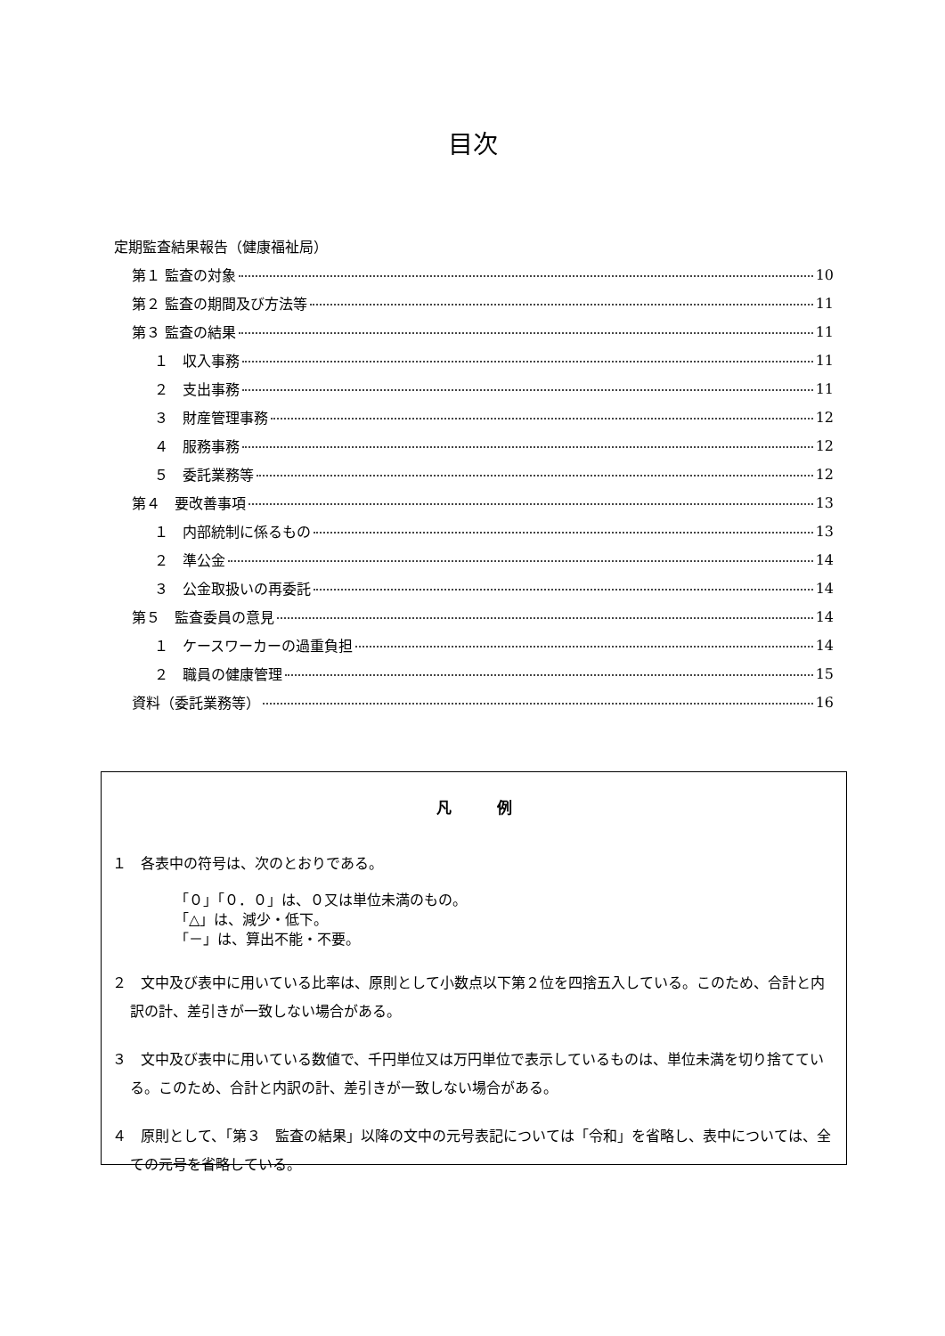目次
定期監査結果報告（健康福祉局）
第１ 監査の対象 10
第２ 監査の期間及び方法等 11
第３ 監査の結果 11
１　収入事務 11
２　支出事務 11
３　財産管理事務 12
４　服務事務 12
５　委託業務等 12
第４　要改善事項 13
１　内部統制に係るもの 13
２　準公金 14
３　公金取扱いの再委託 14
第５　監査委員の意見 14
１　ケースワーカーの過重負担 14
２　職員の健康管理 15
資料（委託業務等） 16
凡　　　例
１　各表中の符号は、次のとおりである。
「０」「０．０」は、０又は単位未満のもの。
「△」は、減少・低下。
「－」は、算出不能・不要。
２　文中及び表中に用いている比率は、原則として小数点以下第２位を四捨五入している。このため、合計と内訳の計、差引きが一致しない場合がある。
３　文中及び表中に用いている数値で、千円単位又は万円単位で表示しているものは、単位未満を切り捨てている。このため、合計と内訳の計、差引きが一致しない場合がある。
４　原則として、「第３　監査の結果」以降の文中の元号表記については「令和」を省略し、表中については、全ての元号を省略している。